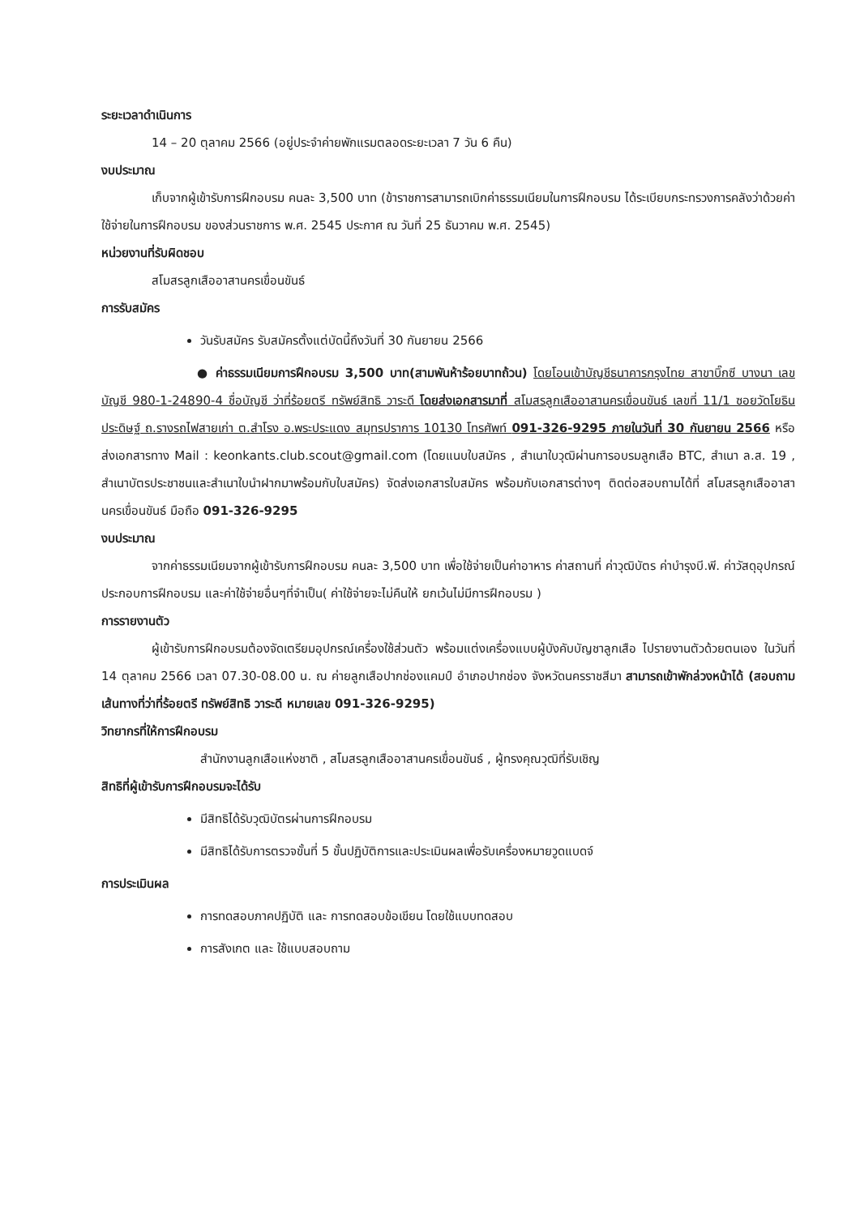ระยะเวลาดำเนินการ
14 – 20 ตุลาคม 2566 (อยู่ประจำค่ายพักแรมตลอดระยะเวลา 7 วัน 6 คืน)
งบประมาณ
เก็บจากผู้เข้ารับการฝึกอบรม คนละ 3,500 บาท (ข้าราชการสามารถเบิกค่าธรรมเนียมในการฝึกอบรม ได้ระเบียบกระทรวงการคลังว่าด้วยค่าใช้จ่ายในการฝึกอบรม ของส่วนราชการ พ.ศ. 2545 ประกาศ ณ วันที่ 25 ธันวาคม พ.ศ. 2545)
หน่วยงานที่รับผิดชอบ
สโมสรลูกเสืออาสานครเขื่อนขันธ์
การรับสมัคร
วันรับสมัคร รับสมัครตั้งแต่บัดนี้ถึงวันที่ 30 กันยายน 2566
● ค่าธรรมเนียมการฝึกอบรม 3,500 บาท(สามพันห้าร้อยบาทถ้วน) โดยโอนเข้าบัญชีธนาคารกรุงไทย สาขาบิ๊กซี บางนา เลขบัญชี 980-1-24890-4 ชื่อบัญชี ว่าที่ร้อยตรี ทรัพย์สิทธิ วาระดี โดยส่งเอกสารมาที่ สโมสรลูกเสืออาสานครเขื่อนขันธ์ เลขที่ 11/1 ซอยวัดโยธินประดิษฐ์ ถ.รางรถไฟสายเก่า ต.สำโรง อ.พระประแดง สมุทรปราการ 10130 โทรศัพท์ 091-326-9295 ภายในวันที่ 30 กันยายน 2566 หรือส่งเอกสารทาง Mail : keonkants.club.scout@gmail.com (โดยแนบใบสมัคร , สำเนาใบวุฒิผ่านการอบรมลูกเสือ BTC, สำเนา ล.ส. 19 , สำเนาบัตรประชาชนและสำเนาใบนำฝากมาพร้อมกับใบสมัคร) จัดส่งเอกสารใบสมัคร พร้อมกับเอกสารต่างๆ ติดต่อสอบถามได้ที่ สโมสรลูกเสืออาสานครเขื่อนขันธ์ มือถือ 091-326-9295
งบประมาณ
จากค่าธรรมเนียมจากผู้เข้ารับการฝึกอบรม คนละ 3,500 บาท เพื่อใช้จ่ายเป็นค่าอาหาร ค่าสถานที่ ค่าวุฒิบัตร ค่าบำรุงบี.พี. ค่าวัสดุอุปกรณ์ประกอบการฝึกอบรม และค่าใช้จ่ายอื่นๆที่จำเป็น( ค่าใช้จ่ายจะไม่คืนให้ ยกเว้นไม่มีการฝึกอบรม )
การรายงานตัว
ผู้เข้ารับการฝึกอบรมต้องจัดเตรียมอุปกรณ์เครื่องใช้ส่วนตัว พร้อมแต่งเครื่องแบบผู้บังคับบัญชาลูกเสือ ไปรายงานตัวด้วยตนเอง ในวันที่ 14 ตุลาคม 2566 เวลา 07.30-08.00 น. ณ ค่ายลูกเสือปากช่องแคมป์ อำเภอปากช่อง จังหวัดนครราชสีมา สามารถเข้าพักล่วงหน้าได้ (สอบถามเส้นทางที่ว่าที่ร้อยตรี ทรัพย์สิทธิ วาระดี หมายเลข 091-326-9295)
วิทยากรที่ให้การฝึกอบรม
สำนักงานลูกเสือแห่งชาติ , สโมสรลูกเสืออาสานครเขื่อนขันธ์ , ผู้ทรงคุณวุฒิที่รับเชิญ
สิทธิที่ผู้เข้ารับการฝึกอบรมจะได้รับ
มีสิทธิได้รับวุฒิบัตรผ่านการฝึกอบรม
มีสิทธิได้รับการตรวจขั้นที่ 5 ขั้นปฏิบัติการและประเมินผลเพื่อรับเครื่องหมายวูดแบดจ์
การประเมินผล
การทดสอบภาคปฏิบัติ และ การทดสอบข้อเขียน โดยใช้แบบทดสอบ
การสังเกต และ ใช้แบบสอบถาม